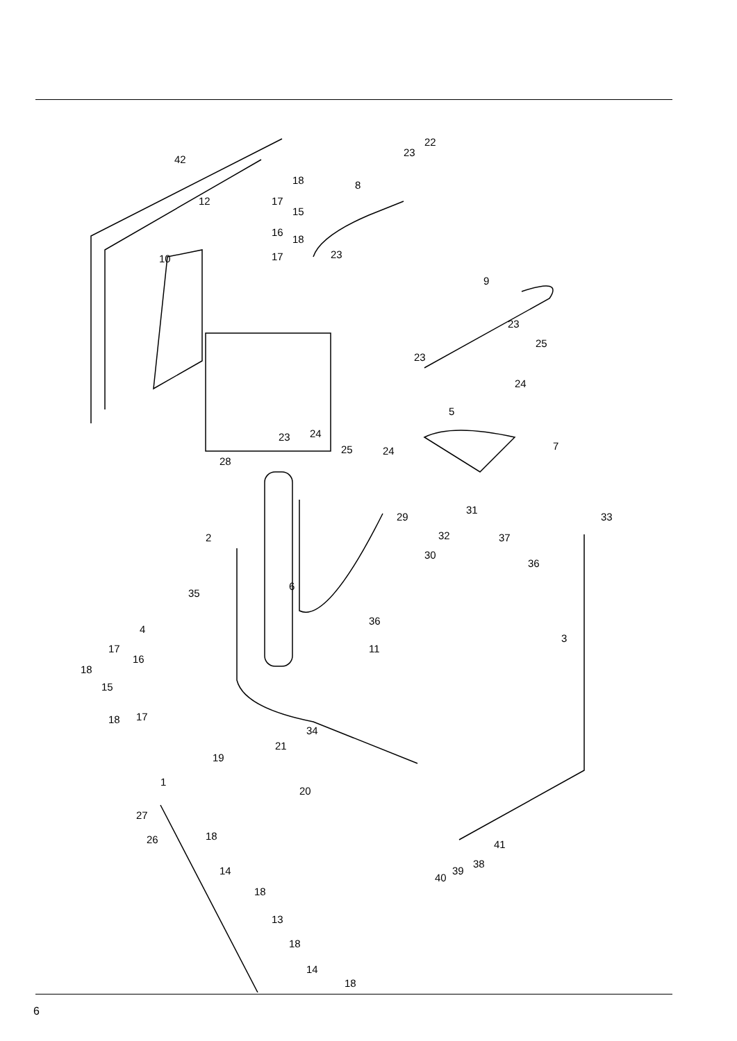42
12
17
15
16
18
18
17
10
8
23
22
23
9
23
23
25
24
5
7
23
24
25
24
28
2
6
35
31
29
32
37
30
36
33
36
11
3
4
17
16
18
15
17
18
34
19
21
20
1
27
26
18
14
41
38
39
40
18
13
18
14
18
6